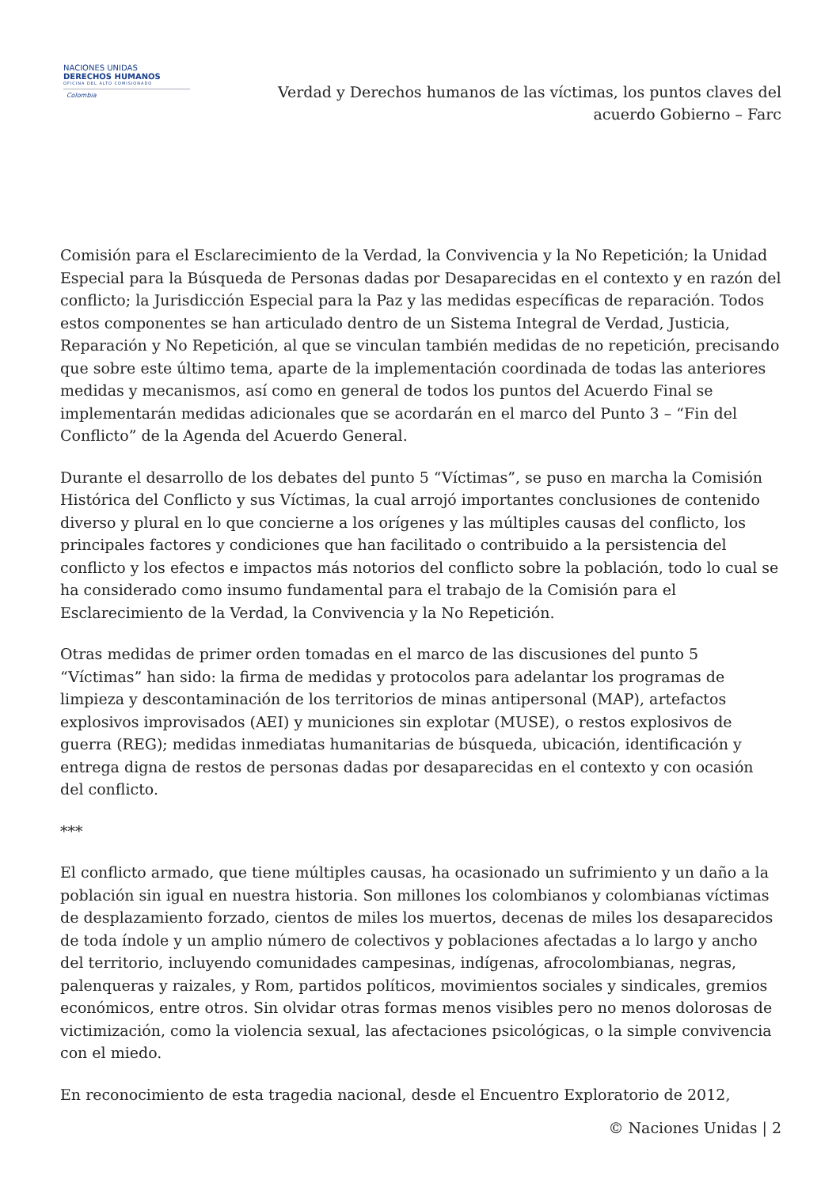NACIONES UNIDAS
DERECHOS HUMANOS
OFICINA DEL ALTO COMISIONADO
Colombia
Verdad y Derechos humanos de las víctimas, los puntos claves del
acuerdo Gobierno – Farc
Comisión para el Esclarecimiento de la Verdad, la Convivencia y la No Repetición; la Unidad Especial para la Búsqueda de Personas dadas por Desaparecidas en el contexto y en razón del conflicto; la Jurisdicción Especial para la Paz y las medidas específicas de reparación. Todos estos componentes se han articulado dentro de un Sistema Integral de Verdad, Justicia, Reparación y No Repetición, al que se vinculan también medidas de no repetición, precisando que sobre este último tema, aparte de la implementación coordinada de todas las anteriores medidas y mecanismos, así como en general de todos los puntos del Acuerdo Final se implementarán medidas adicionales que se acordarán en el marco del Punto 3 – “Fin del Conflicto” de la Agenda del Acuerdo General.
Durante el desarrollo de los debates del punto 5 “Víctimas”, se puso en marcha la Comisión Histórica del Conflicto y sus Víctimas, la cual arrojó importantes conclusiones de contenido diverso y plural en lo que concierne a los orígenes y las múltiples causas del conflicto, los principales factores y condiciones que han facilitado o contribuido a la persistencia del conflicto y los efectos e impactos más notorios del conflicto sobre la población, todo lo cual se ha considerado como insumo fundamental para el trabajo de la Comisión para el Esclarecimiento de la Verdad, la Convivencia y la No Repetición.
Otras medidas de primer orden tomadas en el marco de las discusiones del punto 5 “Víctimas” han sido: la firma de medidas y protocolos para adelantar los programas de limpieza y descontaminación de los territorios de minas antipersonal (MAP), artefactos explosivos improvisados (AEI) y municiones sin explotar (MUSE), o restos explosivos de guerra (REG); medidas inmediatas humanitarias de búsqueda, ubicación, identificación y entrega digna de restos de personas dadas por desaparecidas en el contexto y con ocasión del conflicto.
***
El conflicto armado, que tiene múltiples causas, ha ocasionado un sufrimiento y un daño a la población sin igual en nuestra historia. Son millones los colombianos y colombianas víctimas de desplazamiento forzado, cientos de miles los muertos, decenas de miles los desaparecidos de toda índole y un amplio número de colectivos y poblaciones afectadas a lo largo y ancho del territorio, incluyendo comunidades campesinas, indígenas, afrocolombianas, negras, palenqueras y raizales, y Rom, partidos políticos, movimientos sociales y sindicales, gremios económicos, entre otros. Sin olvidar otras formas menos visibles pero no menos dolorosas de victimización, como la violencia sexual, las afectaciones psicológicas, o la simple convivencia con el miedo.
En reconocimiento de esta tragedia nacional, desde el Encuentro Exploratorio de 2012,
© Naciones Unidas | 2